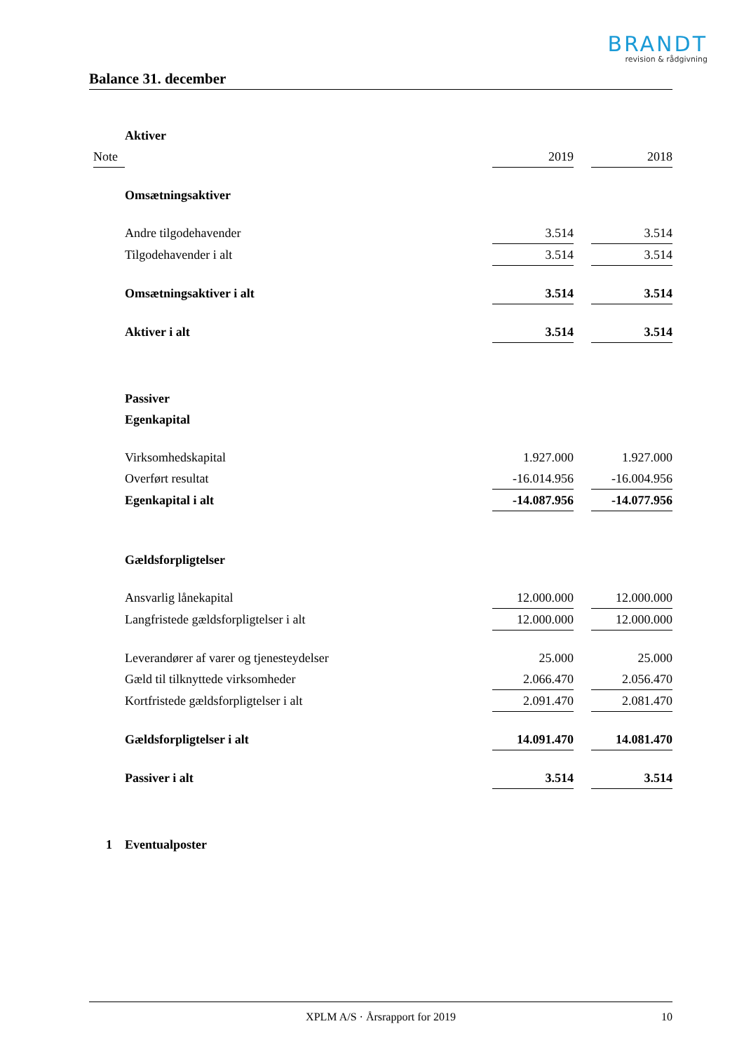BRANDT
revision & rådgivning
Balance 31. december
| | Aktiver | | | |
| Note | | 2019 | | 2018 |
| | Omsætningsaktiver | | | |
| | Andre tilgodehavender | 3.514 | | 3.514 |
| | Tilgodehavender i alt | 3.514 | | 3.514 |
| | Omsætningsaktiver i alt | 3.514 | | 3.514 |
| | Aktiver i alt | 3.514 | | 3.514 |
| | Passiver | | | |
| | Egenkapital | | | |
| | Virksomhedskapital | 1.927.000 | | 1.927.000 |
| | Overført resultat | -16.014.956 | | -16.004.956 |
| | Egenkapital i alt | -14.087.956 | | -14.077.956 |
| | Gældsforpligtelser | | | |
| | Ansvarlig lånekapital | 12.000.000 | | 12.000.000 |
| | Langfristede gældsforpligtelser i alt | 12.000.000 | | 12.000.000 |
| | Leverandører af varer og tjenesteydelser | 25.000 | | 25.000 |
| | Gæld til tilknyttede virksomheder | 2.066.470 | | 2.056.470 |
| | Kortfristede gældsforpligtelser i alt | 2.091.470 | | 2.081.470 |
| | Gældsforpligtelser i alt | 14.091.470 | | 14.081.470 |
| | Passiver i alt | 3.514 | | 3.514 |
| 1 | Eventualposter | | | |
XPLM A/S · Årsrapport for 2019 10